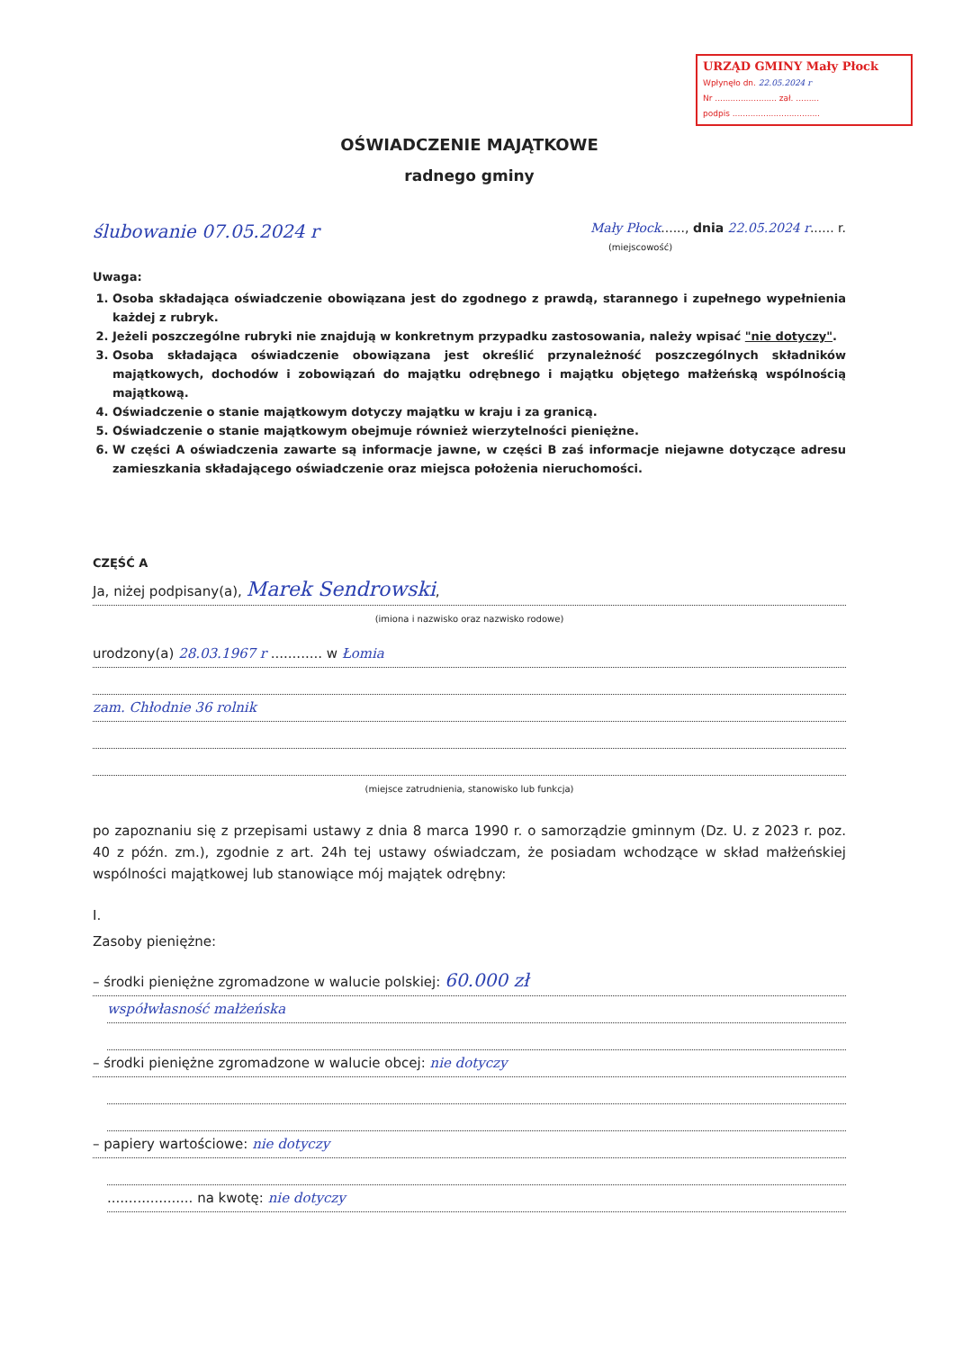URZĄD GMINY Mały Płock
Wpłynęło dn. 22.05.2024 r
Nr ........................ zał. .........
podpis ..................................
OŚWIADCZENIE MAJĄTKOWE
radnego gminy
ślubowanie 07.05.2024 r Mały Płock......, dnia 22.05.2024 r...... r.
(miejscowość)
Uwaga:
1. Osoba składająca oświadczenie obowiązana jest do zgodnego z prawdą, starannego i zupełnego wypełnienia każdej z rubryk.
2. Jeżeli poszczególne rubryki nie znajdują w konkretnym przypadku zastosowania, należy wpisać "nie dotyczy".
3. Osoba składająca oświadczenie obowiązana jest określić przynależność poszczególnych składników majątkowych, dochodów i zobowiązań do majątku odrębnego i majątku objętego małżeńską wspólnością majątkową.
4. Oświadczenie o stanie majątkowym dotyczy majątku w kraju i za granicą.
5. Oświadczenie o stanie majątkowym obejmuje również wierzytelności pieniężne.
6. W części A oświadczenia zawarte są informacje jawne, w części B zaś informacje niejawne dotyczące adresu zamieszkania składającego oświadczenie oraz miejsca położenia nieruchomości.
CZĘŚĆ A
Ja, niżej podpisany(a), Marek Sendrowski,
(imiona i nazwisko oraz nazwisko rodowe)
urodzony(a) 28.03.1967 r ............ w Łomia
zam. Chłodnie 36 rolnik
(miejsce zatrudnienia, stanowisko lub funkcja)
po zapoznaniu się z przepisami ustawy z dnia 8 marca 1990 r. o samorządzie gminnym (Dz. U. z 2023 r. poz. 40 z późn. zm.), zgodnie z art. 24h tej ustawy oświadczam, że posiadam wchodzące w skład małżeńskiej wspólności majątkowej lub stanowiące mój majątek odrębny:
I.
Zasoby pieniężne:
– środki pieniężne zgromadzone w walucie polskiej: 60.000 zł
współwłasność małżeńska
– środki pieniężne zgromadzone w walucie obcej: nie dotyczy
– papiery wartościowe: nie dotyczy
.................... na kwotę: nie dotyczy